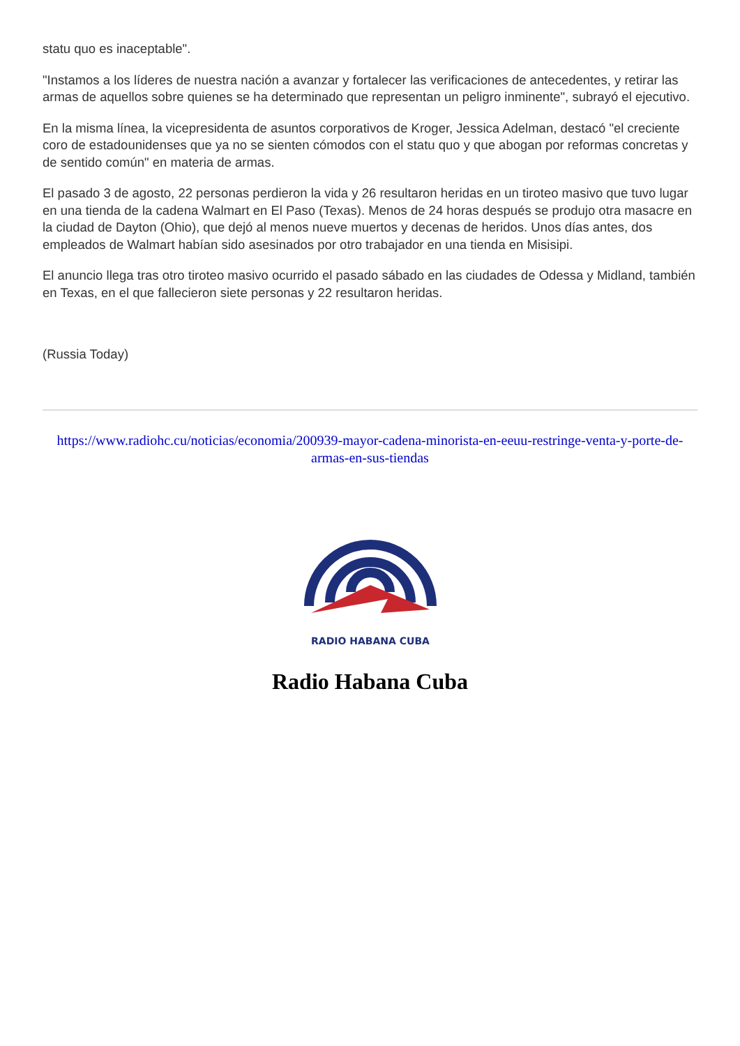statu quo es inaceptable".
"Instamos a los líderes de nuestra nación a avanzar y fortalecer las verificaciones de antecedentes, y retirar las armas de aquellos sobre quienes se ha determinado que representan un peligro inminente", subrayó el ejecutivo.
En la misma línea, la vicepresidenta de asuntos corporativos de Kroger, Jessica Adelman, destacó "el creciente coro de estadounidenses que ya no se sienten cómodos con el statu quo y que abogan por reformas concretas y de sentido común" en materia de armas.
El pasado 3 de agosto, 22 personas perdieron la vida y 26 resultaron heridas en un tiroteo masivo que tuvo lugar en una tienda de la cadena Walmart en El Paso (Texas). Menos de 24 horas después se produjo otra masacre en la ciudad de Dayton (Ohio), que dejó al menos nueve muertos y decenas de heridos. Unos días antes, dos empleados de Walmart habían sido asesinados por otro trabajador en una tienda en Misisipi.
El anuncio llega tras otro tiroteo masivo ocurrido el pasado sábado en las ciudades de Odessa y Midland, también en Texas, en el que fallecieron siete personas y 22 resultaron heridas.
(Russia Today)
https://www.radiohc.cu/noticias/economia/200939-mayor-cadena-minorista-en-eeuu-restringe-venta-y-porte-de-armas-en-sus-tiendas
RADIO HABANA CUBA
Radio Habana Cuba